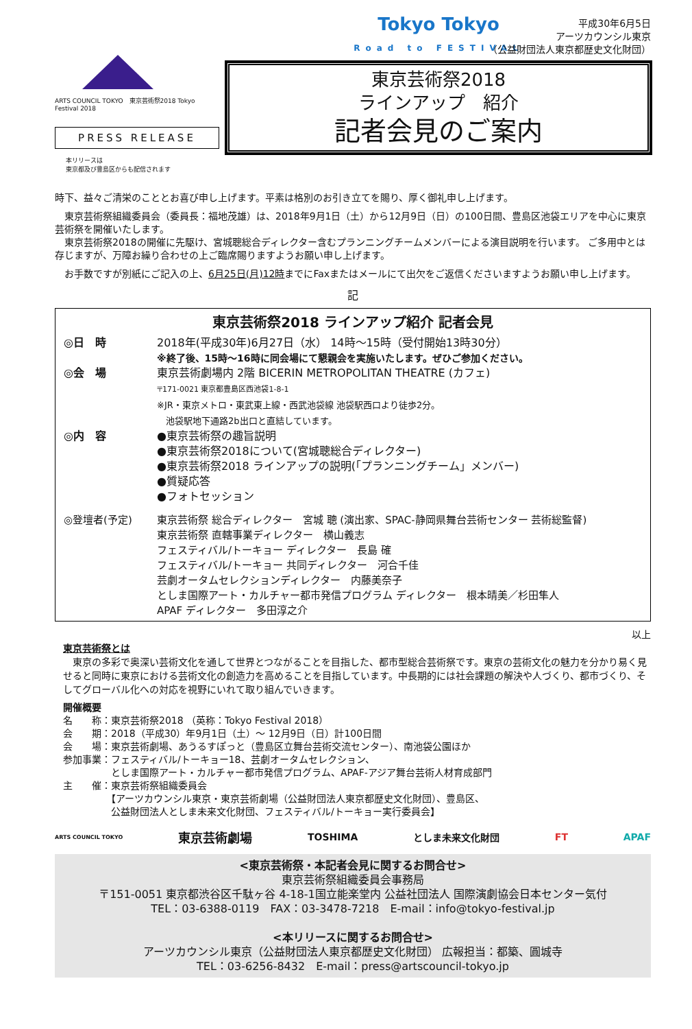ARTS COUNCIL TOKYO　東京芸術祭2018 Tokyo Festival 2018
PRESS RELEASE
本リリースは
東京都及び豊島区からも配信されます
Tokyo Tokyo
Road to FESTIVAL
平成30年6月5日
アーツカウンシル東京
（公益財団法人東京都歴史文化財団）
東京芸術祭2018
ラインアップ　紹介
記者会見のご案内
時下、益々ご清栄のこととお喜び申し上げます。平素は格別のお引き立てを賜り、厚く御礼申し上げます。
　東京芸術祭組織委員会（委員長：福地茂雄）は、2018年9月1日（土）から12月9日（日）の100日間、豊島区池袋エリアを中心に東京芸術祭を開催いたします。
　東京芸術祭2018の開催に先駆け、宮城聰総合ディレクター含むプランニングチームメンバーによる演目説明を行います。 ご多用中とは存じますが、万障お繰り合わせの上ご臨席賜りますようお願い申し上げます。
　お手数ですが別紙にご記入の上、6月25日(月)12時までにFaxまたはメールにて出欠をご返信くださいますようお願い申し上げます。
記
東京芸術祭2018 ラインアップ紹介 記者会見
◎日　時 2018年(平成30年)6月27日（水） 14時～15時（受付開始13時30分）
※終了後、15時～16時に同会場にて懇親会を実施いたします。ぜひご参加ください。
◎会　場 東京芸術劇場内 2階 BICERIN METROPOLITAN THEATRE (カフェ)
〒171-0021 東京都豊島区西池袋1-8-1
※JR・東京メトロ・東武東上線・西武池袋線 池袋駅西口より徒歩2分。
　池袋駅地下通路2b出口と直結しています。
◎内　容 ●東京芸術祭の趣旨説明
●東京芸術祭2018について(宮城聰総合ディレクター)
●東京芸術祭2018 ラインアップの説明(「プランニングチーム」メンバー)
●質疑応答
●フォトセッション
◎登壇者(予定) 東京芸術祭 総合ディレクター　宮城 聰 (演出家、SPAC-静岡県舞台芸術センター 芸術総監督)
東京芸術祭 直轄事業ディレクター　横山義志
フェスティバル/トーキョー ディレクター　長島 確
フェスティバル/トーキョー 共同ディレクター　河合千佳
芸劇オータムセレクションディレクター　内藤美奈子
としま国際アート・カルチャー都市発信プログラム ディレクター　根本晴美／杉田隼人
APAF ディレクター　多田淳之介
以上
東京芸術祭とは
　東京の多彩で奥深い芸術文化を通して世界とつながることを目指した、都市型総合芸術祭です。東京の芸術文化の魅力を分かり易く見せると同時に東京における芸術文化の創造力を高めることを目指しています。中長期的には社会課題の解決や人づくり、都市づくり、そしてグローバル化への対応を視野にいれて取り組んでいきます。
開催概要
名　　称：東京芸術祭2018 （英称：Tokyo Festival 2018）
会　　期：2018（平成30）年9月1日（土）～ 12月9日（日）計100日間
会　　場：東京芸術劇場、あうるすぽっと（豊島区立舞台芸術交流センター）、南池袋公園ほか
参加事業：フェスティバル/トーキョー18、芸劇オータムセレクション、
　　　　　としま国際アート・カルチャー都市発信プログラム、APAF-アジア舞台芸術人材育成部門
主　　催：東京芸術祭組織委員会
　　　　　【アーツカウンシル東京・東京芸術劇場（公益財団法人東京都歴史文化財団）、豊島区、
　　　　　公益財団法人としま未来文化財団、フェスティバル/トーキョー実行委員会】
ARTS COUNCIL TOKYO 東京芸術劇場 TOSHIMA としま未来文化財団 FT APAF
<東京芸術祭・本記者会見に関するお問合せ>
東京芸術祭組織委員会事務局
〒151-0051 東京都渋谷区千駄ヶ谷 4-18-1国立能楽堂内 公益社団法人 国際演劇協会日本センター気付
TEL：03-6388-0119　FAX：03-3478-7218　E-mail：info@tokyo-festival.jp
<本リリースに関するお問合せ>
アーツカウンシル東京（公益財団法人東京都歴史文化財団） 広報担当：都築、圓城寺
TEL：03-6256-8432　E-mail：press@artscouncil-tokyo.jp